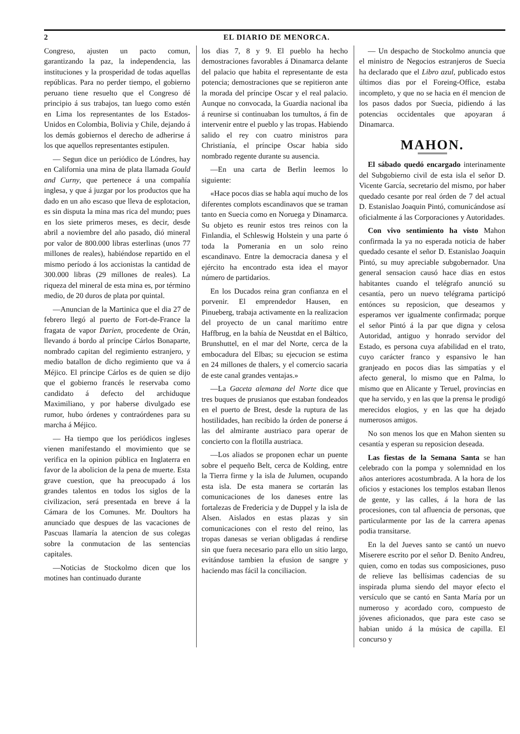2 EL DIARIO DE MENORCA.
Congreso, ajusten un pacto comun, garantizando la paz, la independencia, las instituciones y la prosperidad de todas aquellas repúblicas. Para no perder tiempo, el gobierno peruano tiene resuelto que el Congreso dé principio á sus trabajos, tan luego como estén en Lima los representantes de los Estados-Unidos en Colombia, Bolivia y Chile, dejando á los demás gobiernos el derecho de adherirse á los que aquellos representantes estipulen.
— Segun dice un periódico de Lóndres, hay en California una mina de plata llamada Gould and Curny, que pertenece á una compañía inglesa, y que á juzgar por los productos que ha dado en un año escaso que lleva de esplotacion, es sin disputa la mina mas rica del mundo; pues en los siete primeros meses, es decir, desde abril a noviembre del año pasado, dió mineral por valor de 800.000 libras esterlinas (unos 77 millones de reales), habiéndose repartido en el mismo período á los accionistas la cantidad de 300.000 libras (29 millones de reales). La riqueza del mineral de esta mina es, por término medio, de 20 duros de plata por quintal.
—Anuncian de la Martinica que el dia 27 de febrero llegó al puerto de Fort-de-France la fragata de vapor Darien, procedente de Orán, llevando á bordo al príncipe Cárlos Bonaparte, nombrado capitan del regimiento estranjero, y medio batallon de dicho regimiento que va á Méjico. El príncipe Cárlos es de quien se dijo que el gobierno francés le reservaba como candidato á defecto del archiduque Maximiliano, y por haberse divulgado ese rumor, hubo órdenes y contraórdenes para su marcha á Méjico.
— Ha tiempo que los periódicos ingleses vienen manifestando el movimiento que se verifica en la opinion pública en Inglaterra en favor de la abolicion de la pena de muerte. Esta grave cuestion, que ha preocupado á los grandes talentos en todos los siglos de la civilizacion, será presentada en breve á la Cámara de los Comunes. Mr. Doultors ha anunciado que despues de las vacaciones de Pascuas llamaría la atencion de sus colegas sobre la conmutacion de las sentencias capitales.
—Noticias de Stockolmo dicen que los motines han continuado durante
los dias 7, 8 y 9. El pueblo ha hecho demostraciones favorables á Dinamarca delante del palacio que habita el representante de esta potencia; demostraciones que se repitieron ante la morada del príncipe Oscar y el real palacio. Aunque no convocada, la Guardia nacional iba á reunirse si continuaban los tumultos, á fin de intervenir entre el pueblo y las tropas. Habiendo salido el rey con cuatro ministros para Christianía, el príncipe Oscar habia sido nombrado regente durante su ausencia.
—En una carta de Berlin leemos lo siguiente:
«Hace pocos dias se habla aquí mucho de los diferentes complots escandinavos que se traman tanto en Suecia como en Noruega y Dinamarca. Su objeto es reunir estos tres reinos con la Finlandia, el Schleswig Holstein y una parte ó toda la Pomerania en un solo reino escandinavo. Entre la democracia danesa y el ejército ha encontrado esta idea el mayor número de partidarios.
En los Ducados reina gran confianza en el porvenir. El emprendedor Hausen, en Pinueberg, trabaja activamente en la realizacion del proyecto de un canal marítimo entre Haffbrug, en la bahía de Neustdat en el Báltico, Brunshuttel, en el mar del Norte, cerca de la embocadura del Elbas; su ejecucion se estima en 24 millones de thalers, y el comercio sacaria de este canal grandes ventajas.»
—La Gaceta alemana del Norte dice que tres buques de prusianos que estaban fondeados en el puerto de Brest, desde la ruptura de las hostilidades, han recibido la órden de ponerse á las del almirante austriaco para operar de concierto con la flotilla austriaca.
—Los aliados se proponen echar un puente sobre el pequeño Belt, cerca de Kolding, entre la Tierra firme y la isla de Julumen, ocupando esta isla. De esta manera se cortarán las comunicaciones de los daneses entre las fortalezas de Fredericia y de Duppel y la isla de Alsen. Aislados en estas plazas y sin comunicaciones con el resto del reino, las tropas danesas se verian obligadas á rendirse sin que fuera necesario para ello un sitio largo, evitándose tambien la efusion de sangre y haciendo mas fácil la conciliacion.
— Un despacho de Stockolmo anuncia que el ministro de Negocios estranjeros de Suecia ha declarado que el Libro azul, publicado estos últimos dias por el Foreing-Office, estaba incompleto, y que no se hacia en él mencion de los pasos dados por Suecia, pidiendo á las potencias occidentales que apoyaran á Dinamarca.
MAHON.
El sábado quedó encargado interinamente del Subgobierno civil de esta isla el señor D. Vicente García, secretario del mismo, por haber quedado cesante por real órden de 7 del actual D. Estanislao Joaquin Pintó, comunicándose así oficialmente á las Corporaciones y Autoridades.
Con vivo sentimiento ha visto Mahon confirmada la ya no esperada noticia de haber quedado cesante el señor D. Estanislao Joaquin Pintó, su muy apreciable subgobernador. Una general sensacion causó hace dias en estos habitantes cuando el telégrafo anunció su cesantía, pero un nuevo telégrama participó entónces su reposicion, que deseamos y esperamos ver igualmente confirmada; porque el señor Pintó á la par que digna y celosa Autoridad, antiguo y honrado servidor del Estado, es persona cuya afabilidad en el trato, cuyo carácter franco y espansivo le han granjeado en pocos dias las simpatías y el afecto general, lo mismo que en Palma, lo mismo que en Alicante y Teruel, provincias en que ha servido, y en las que la prensa le prodigó merecidos elogios, y en las que ha dejado numerosos amigos.
No son menos los que en Mahon sienten su cesantía y esperan su reposicion deseada.
Las fiestas de la Semana Santa se han celebrado con la pompa y solemnidad en los años anteriores acostumbrada. A la hora de los oficios y estaciones los templos estaban llenos de gente, y las calles, á la hora de las procesiones, con tal afluencia de personas, que particularmente por las de la carrera apenas podia transitarse.
En la del Jueves santo se cantó un nuevo Miserere escrito por el señor D. Benito Andreu, quien, como en todas sus composiciones, puso de relieve las bellísimas cadencias de su inspirada pluma siendo del mayor efecto el versículo que se cantó en Santa María por un numeroso y acordado coro, compuesto de jóvenes aficionados, que para este caso se habian unido á la música de capilla. El concurso y